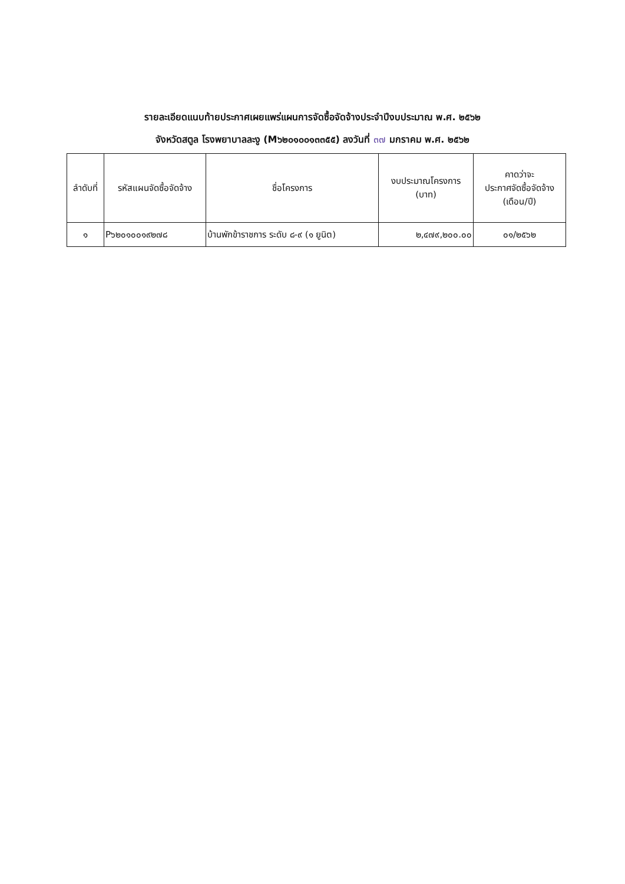รายละเอียดแนบท้ายประกาศเผยแพร่แผนการจัดซื้อจัดจ้างประจำปีงบประมาณ พ.ศ. ๒๕๖๒
จังหวัดสตูล โรงพยาบาลละงู (M๖๒๐๑๐๐๑๓๓๕๕) ลงวันที่ ๓๗ มกราคม พ.ศ. ๒๕๖๒
| ลำดับที่ | รหัสแผนจัดซื้อจัดจ้าง | ชื่อโครงการ | งบประมาณโครงการ (บาท) | คาดว่าจะ ประกาศจัดซื้อจัดจ้าง (เดือน/ปี) |
| --- | --- | --- | --- | --- |
| ๑ | P๖๒๐๑๐๐๑๙๒๗๘ | บ้านพักข้าราชการ ระดับ ๘-๙ (๑ ยูนิต) | ๒,๔๗๙,๒๐๐.๐๐ | ๐๑/๒๕๖๒ |